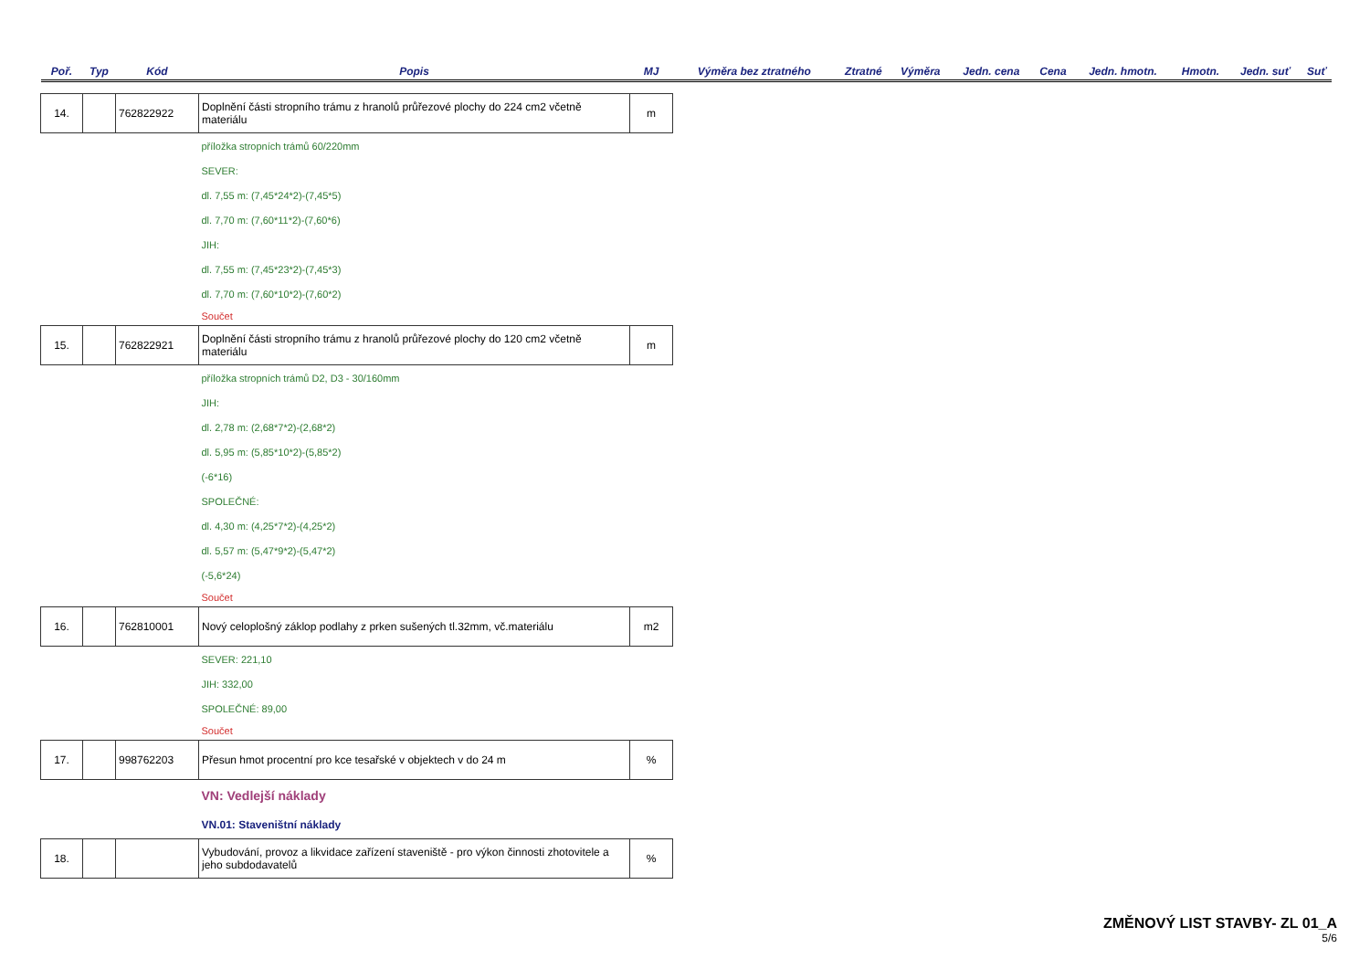| Poř. | Typ | Kód | Popis | MJ | Výměra bez ztratného | Ztratné | Výměra | Jedn. cena | Cena | Jedn. hmotn. | Hmotn. | Jedn. suť | Suť |
| --- | --- | --- | --- | --- | --- | --- | --- | --- | --- | --- | --- | --- | --- |
| 14. | | 762822922 | Doplnění části stropního trámu z hranolů průřezové plochy do 224 cm2 včetně materiálu | m | | | | | | | | | |
| | | | příložka stropních trámů 60/220mm | | | | | | | | | | |
| | | | SEVER: | | | | | | | | | | |
| | | | dl. 7,55 m: (7,45*24*2)-(7,45*5) | | | | | | | | | | |
| | | | dl. 7,70 m: (7,60*11*2)-(7,60*6) | | | | | | | | | | |
| | | | JIH: | | | | | | | | | | |
| | | | dl. 7,55 m: (7,45*23*2)-(7,45*3) | | | | | | | | | | |
| | | | dl. 7,70 m: (7,60*10*2)-(7,60*2) | | | | | | | | | | |
| | | | Součet | | | | | | | | | | |
| 15. | | 762822921 | Doplnění části stropního trámu z hranolů průřezové plochy do 120 cm2 včetně materiálu | m | | | | | | | | | |
| | | | příložka stropních trámů D2, D3 - 30/160mm | | | | | | | | | | |
| | | | JIH: | | | | | | | | | | |
| | | | dl. 2,78 m: (2,68*7*2)-(2,68*2) | | | | | | | | | | |
| | | | dl. 5,95 m: (5,85*10*2)-(5,85*2) | | | | | | | | | | |
| | | | (-6*16) | | | | | | | | | | |
| | | | SPOLEČNÉ: | | | | | | | | | | |
| | | | dl. 4,30 m: (4,25*7*2)-(4,25*2) | | | | | | | | | | |
| | | | dl. 5,57 m: (5,47*9*2)-(5,47*2) | | | | | | | | | | |
| | | | (-5,6*24) | | | | | | | | | | |
| | | | Součet | | | | | | | | | | |
| 16. | | 762810001 | Nový celoplošný záklop podlahy z prken sušených tl.32mm, vč.materiálu | m2 | | | | | | | | | |
| | | | SEVER: 221,10 | | | | | | | | | | |
| | | | JIH: 332,00 | | | | | | | | | | |
| | | | SPOLEČNÉ: 89,00 | | | | | | | | | | |
| | | | Součet | | | | | | | | | | |
| 17. | | 998762203 | Přesun hmot procentní pro kce tesařské v objektech v do 24 m | % | | | | | | | | | |
| | | | VN: Vedlejší náklady | | | | | | | | | | |
| | | | VN.01: Staveništní náklady | | | | | | | | | | |
| 18. | | | Vybudování, provoz a likvidace zařízení staveniště - pro výkon činnosti zhotovitele a jeho subdodavatelů | % | | | | | | | | | |
ZMĚNOVÝ LIST STAVBY- ZL 01_A
5/6